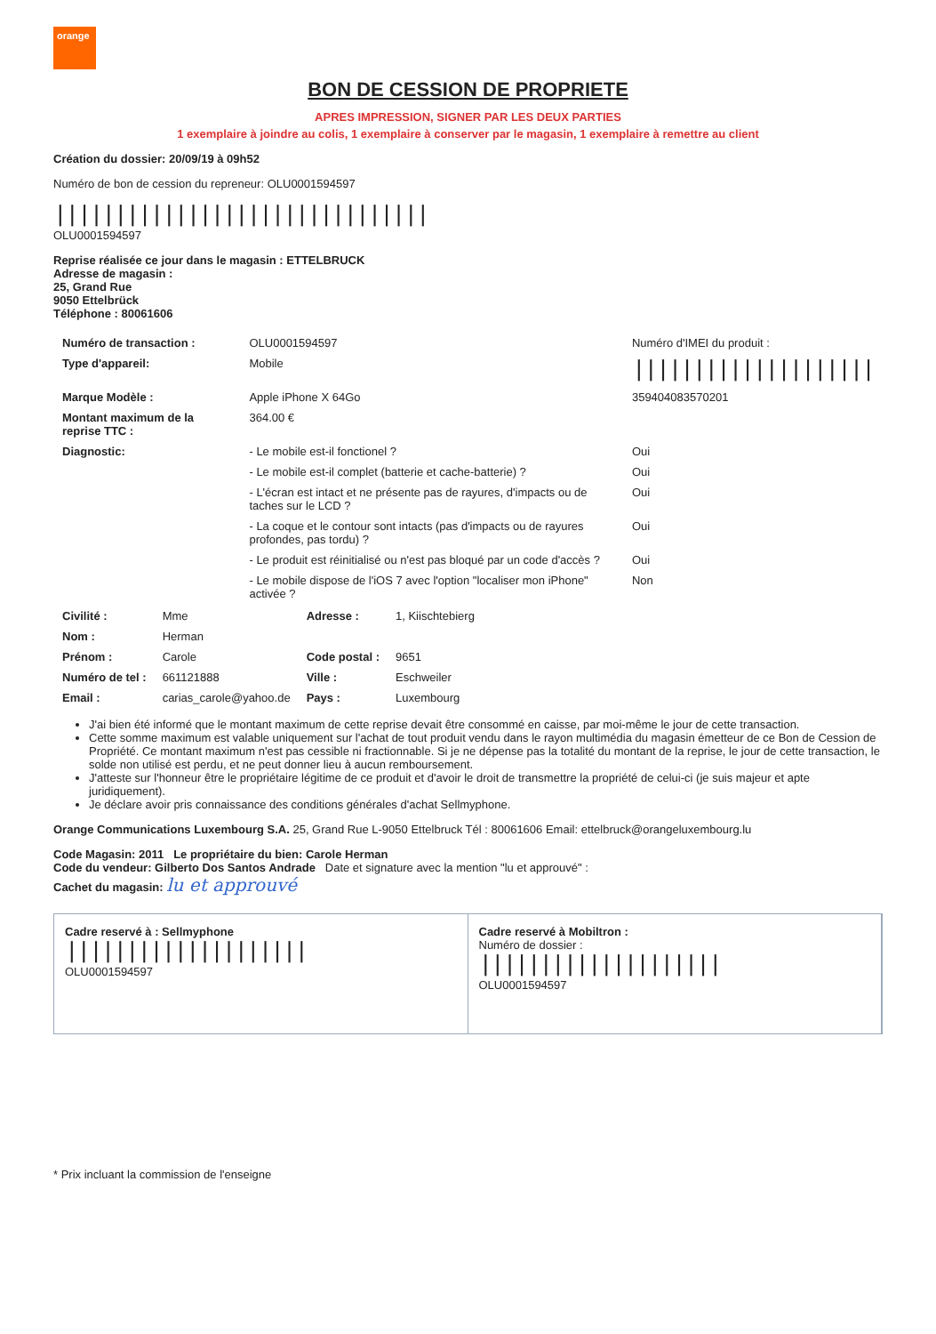orange
BON DE CESSION DE PROPRIETE
APRES IMPRESSION, SIGNER PAR LES DEUX PARTIES
1 exemplaire à joindre au colis, 1 exemplaire à conserver par le magasin, 1 exemplaire à remettre au client
Création du dossier: 20/09/19 à 09h52
Numéro de bon de cession du repreneur: OLU000159459​7
|||||||||||||||||||||||||||||||
OLU0001594597
Reprise réalisée ce jour dans le magasin : ETTELBRUCK
Adresse de magasin :
25, Grand Rue
9050 Ettelbrück
Téléphone : 80061606
| Numéro de transaction : | OLU0001594597 | Numéro d'IMEI du produit : |
| Type d'appareil: | Mobile | //////////////////// |
| Marque Modèle : | Apple iPhone X 64Go | 359404083570201 |
| Montant maximum de la reprise TTC : | 364.00 € | |
| Diagnostic: | - Le mobile est-il fonctionel ? | Oui |
| | - Le mobile est-il complet (batterie et cache-batterie) ? | Oui |
| | - L'écran est intact et ne présente pas de rayures, d'impacts ou de taches sur le LCD ? | Oui |
| | - La coque et le contour sont intacts (pas d'impacts ou de rayures profondes, pas tordu) ? | Oui |
| | - Le produit est réinitialisé ou n'est pas bloqué par un code d'accès ? | Oui |
| | - Le mobile dispose de l'iOS 7 avec l'option "localiser mon iPhone" activée ? | Non |
| Civilité : | Mme | Adresse : | 1, Kiischtebierg |
| Nom : | Herman | | |
| Prénom : | Carole | Code postal : | 9651 |
| Numéro de tel : | 661121888 | Ville : | Eschweiler |
| Email : | carias_carole@yahoo.de | Pays : | Luxembourg |
J'ai bien été informé que le montant maximum de cette reprise devait être consommé en caisse, par moi-même le jour de cette transaction.
Cette somme maximum est valable uniquement sur l'achat de tout produit vendu dans le rayon multimédia du magasin émetteur de ce Bon de Cession de Propriété. Ce montant maximum n'est pas cessible ni fractionnable. Si je ne dépense pas la totalité du montant de la reprise, le jour de cette transaction, le solde non utilisé est perdu, et ne peut donner lieu à aucun remboursement.
J'atteste sur l'honneur être le propriétaire légitime de ce produit et d'avoir le droit de transmettre la propriété de celui-ci (je suis majeur et apte juridiquement).
Je déclare avoir pris connaissance des conditions générales d'achat Sellmyphone.
Orange Communications Luxembourg S.A. 25, Grand Rue L-9050 Ettelbruck Tél : 80061606 Email: ettelbruck@orangeluxembourg.lu
Code Magasin: 2011 Le propriétaire du bien: Carole Herman
Code du vendeur: Gilberto Dos Santos Andrade Date et signature avec la mention "lu et approuvé" :
Cachet du magasin: lu et approuvé
Cadre reservé à : Sellmyphone
||||||||||||||||||||
OLU0001594597
Cadre reservé à Mobiltron :
Numéro de dossier :
||||||||||||||||||||
OLU0001594597
* Prix incluant la commission de l'enseigne